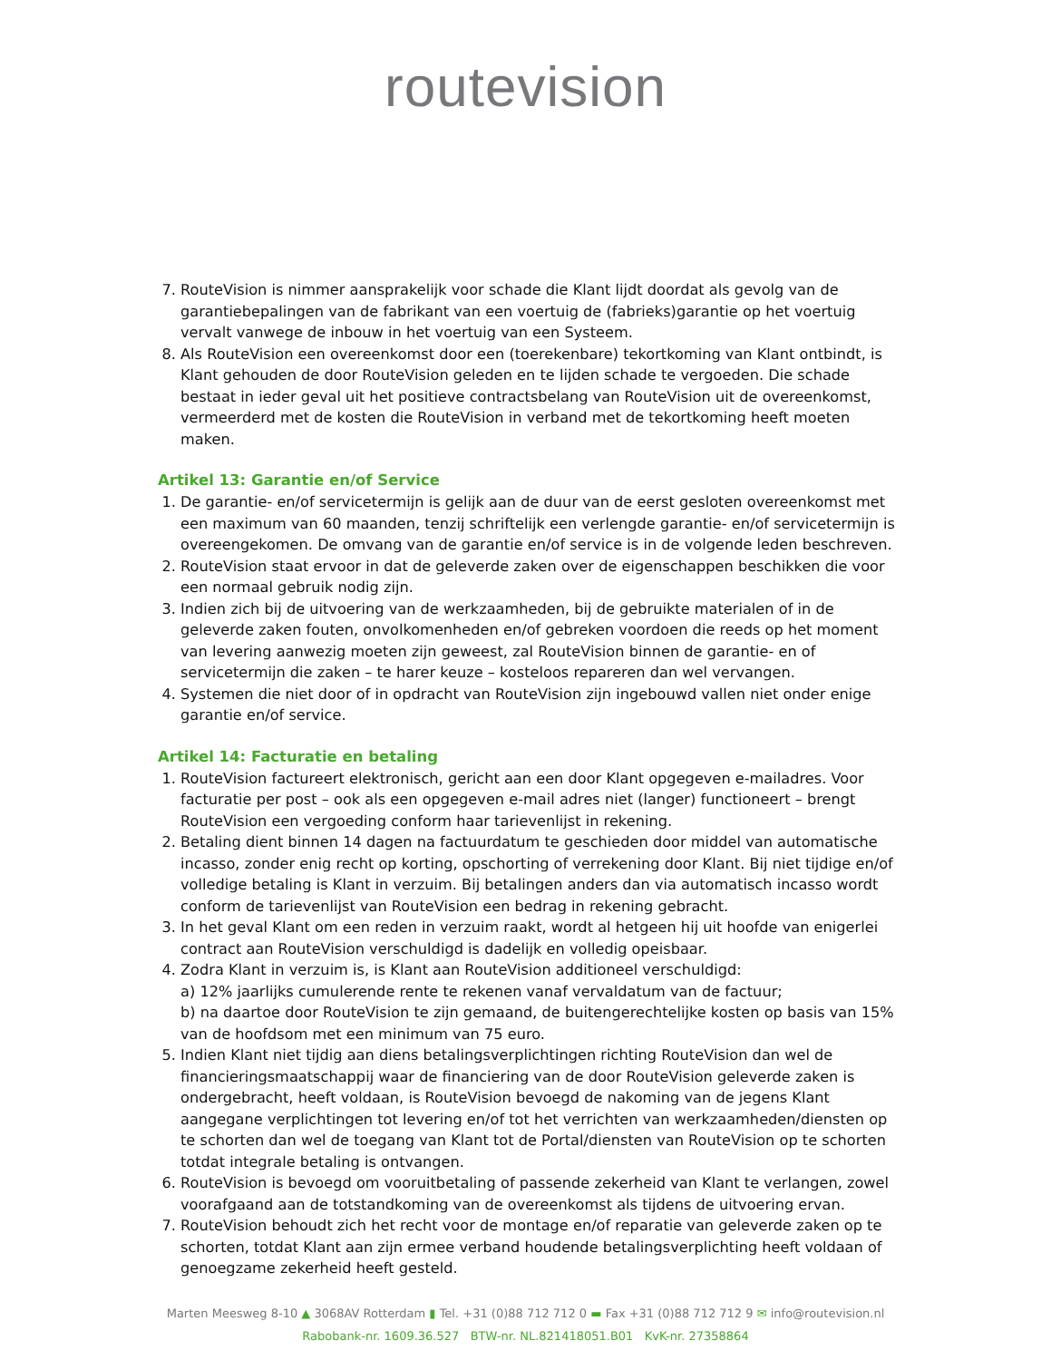routevision
7. RouteVision is nimmer aansprakelijk voor schade die Klant lijdt doordat als gevolg van de garantiebepalingen van de fabrikant van een voertuig de (fabrieks)garantie op het voertuig vervalt vanwege de inbouw in het voertuig van een Systeem.
8. Als RouteVision een overeenkomst door een (toerekenbare) tekortkoming van Klant ontbindt, is Klant gehouden de door RouteVision geleden en te lijden schade te vergoeden. Die schade bestaat in ieder geval uit het positieve contractsbelang van RouteVision uit de overeenkomst, vermeerderd met de kosten die RouteVision in verband met de tekortkoming heeft moeten maken.
Artikel 13: Garantie en/of Service
1. De garantie- en/of servicetermijn is gelijk aan de duur van de eerst gesloten overeenkomst met een maximum van 60 maanden, tenzij schriftelijk een verlengde garantie- en/of servicetermijn is overeengekomen. De omvang van de garantie en/of service is in de volgende leden beschreven.
2. RouteVision staat ervoor in dat de geleverde zaken over de eigenschappen beschikken die voor een normaal gebruik nodig zijn.
3. Indien zich bij de uitvoering van de werkzaamheden, bij de gebruikte materialen of in de geleverde zaken fouten, onvolkomenheden en/of gebreken voordoen die reeds op het moment van levering aanwezig moeten zijn geweest, zal RouteVision binnen de garantie- en of servicetermijn die zaken – te harer keuze – kosteloos repareren dan wel vervangen.
4. Systemen die niet door of in opdracht van RouteVision zijn ingebouwd vallen niet onder enige garantie en/of service.
Artikel 14: Facturatie en betaling
1. RouteVision factureert elektronisch, gericht aan een door Klant opgegeven e-mailadres. Voor facturatie per post – ook als een opgegeven e-mail adres niet (langer) functioneert – brengt RouteVision een vergoeding conform haar tarievenlijst in rekening.
2. Betaling dient binnen 14 dagen na factuurdatum te geschieden door middel van automatische incasso, zonder enig recht op korting, opschorting of verrekening door Klant. Bij niet tijdige en/of volledige betaling is Klant in verzuim. Bij betalingen anders dan via automatisch incasso wordt conform de tarievenlijst van RouteVision een bedrag in rekening gebracht.
3. In het geval Klant om een reden in verzuim raakt, wordt al hetgeen hij uit hoofde van enigerlei contract aan RouteVision verschuldigd is dadelijk en volledig opeisbaar.
4. Zodra Klant in verzuim is, is Klant aan RouteVision additioneel verschuldigd:
a) 12% jaarlijks cumulerende rente te rekenen vanaf vervaldatum van de factuur;
b) na daartoe door RouteVision te zijn gemaand, de buitengerechtelijke kosten op basis van 15% van de hoofdsom met een minimum van 75 euro.
5. Indien Klant niet tijdig aan diens betalingsverplichtingen richting RouteVision dan wel de financieringsmaatschappij waar de financiering van de door RouteVision geleverde zaken is ondergebracht, heeft voldaan, is RouteVision bevoegd de nakoming van de jegens Klant aangegane verplichtingen tot levering en/of tot het verrichten van werkzaamheden/diensten op te schorten dan wel de toegang van Klant tot de Portal/diensten van RouteVision op te schorten totdat integrale betaling is ontvangen.
6. RouteVision is bevoegd om vooruitbetaling of passende zekerheid van Klant te verlangen, zowel voorafgaand aan de totstandkoming van de overeenkomst als tijdens de uitvoering ervan.
7. RouteVision behoudt zich het recht voor de montage en/of reparatie van geleverde zaken op te schorten, totdat Klant aan zijn ermee verband houdende betalingsverplichting heeft voldaan of genoegzame zekerheid heeft gesteld.
Marten Meesweg 8-10 ▲ 3068AV Rotterdam ▮ Tel. +31 (0)88 712 712 0 ▬ Fax +31 (0)88 712 712 9 ✉ info@routevision.nl
Rabobank-nr. 1609.36.527 BTW-nr. NL.821418051.B01 KvK-nr. 27358864